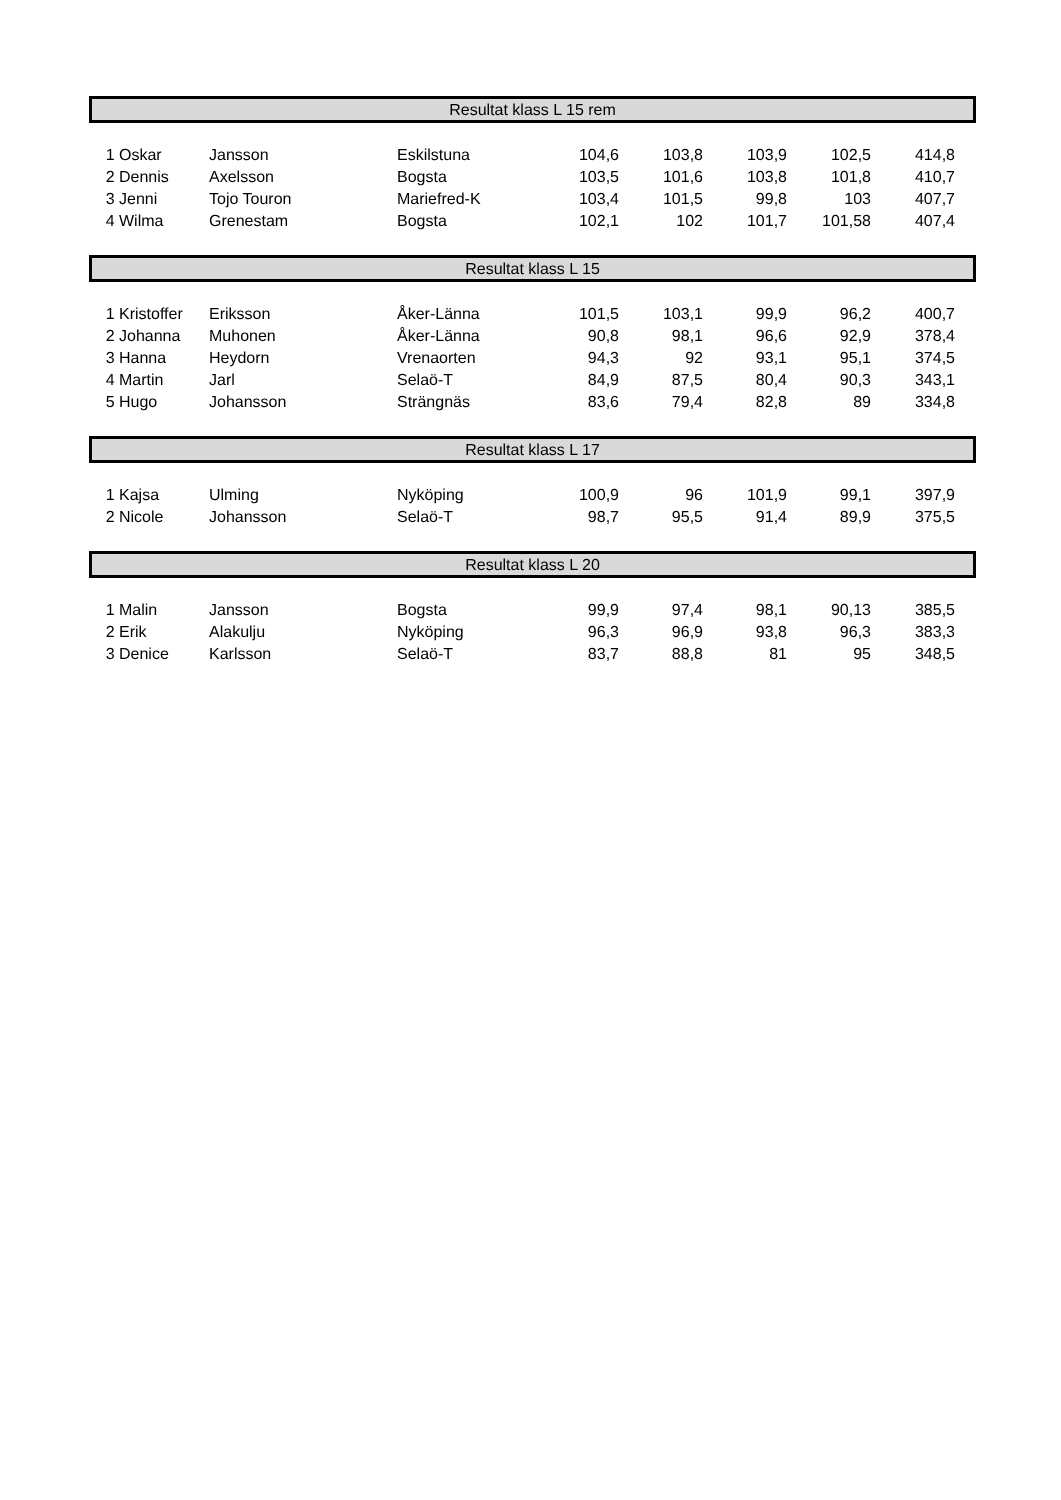Resultat klass L 15 rem
| 1 | Oskar | Jansson | Eskilstuna | 104,6 | 103,8 | 103,9 | 102,5 | 414,8 | |
| 2 | Dennis | Axelsson | Bogsta | 103,5 | 101,6 | 103,8 | 101,8 | 410,7 | |
| 3 | Jenni | Tojo Touron | Mariefred-K | 103,4 | 101,5 | 99,8 | 103 | 407,7 | |
| 4 | Wilma | Grenestam | Bogsta | 102,1 | 102 | 101,7 | 101,58 | 407,4 | |
Resultat klass L 15
| 1 | Kristoffer | Eriksson | Åker-Länna | 101,5 | 103,1 | 99,9 | 96,2 | 400,7 | |
| 2 | Johanna | Muhonen | Åker-Länna | 90,8 | 98,1 | 96,6 | 92,9 | 378,4 | |
| 3 | Hanna | Heydorn | Vrenaorten | 94,3 | 92 | 93,1 | 95,1 | 374,5 | |
| 4 | Martin | Jarl | Selaö-T | 84,9 | 87,5 | 80,4 | 90,3 | 343,1 | |
| 5 | Hugo | Johansson | Strängnäs | 83,6 | 79,4 | 82,8 | 89 | 334,8 | |
Resultat klass L 17
| 1 | Kajsa | Ulming | Nyköping | 100,9 | 96 | 101,9 | 99,1 | 397,9 | |
| 2 | Nicole | Johansson | Selaö-T | 98,7 | 95,5 | 91,4 | 89,9 | 375,5 | |
Resultat klass L 20
| 1 | Malin | Jansson | Bogsta | 99,9 | 97,4 | 98,1 | 90,13 | 385,5 | |
| 2 | Erik | Alakulju | Nyköping | 96,3 | 96,9 | 93,8 | 96,3 | 383,3 | |
| 3 | Denice | Karlsson | Selaö-T | 83,7 | 88,8 | 81 | 95 | 348,5 | |